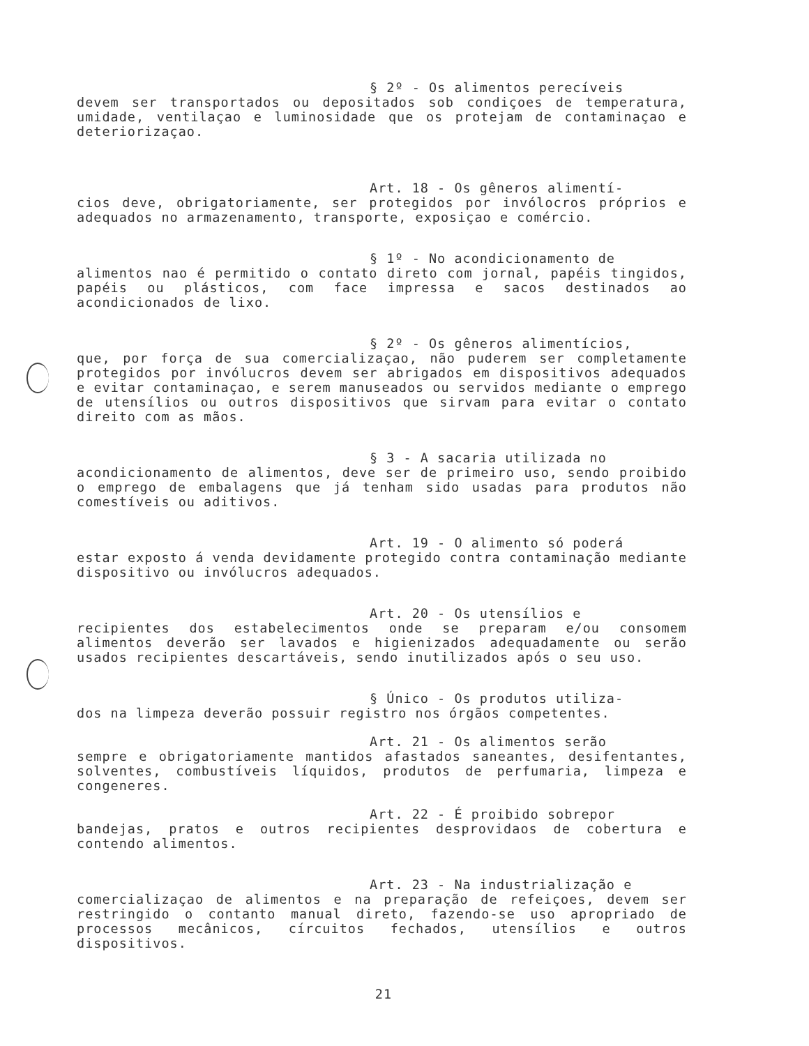§ 2º - Os alimentos perecíveis
devem ser transportados ou depositados sob condiçoes de temperatura, umidade, ventilaçao e luminosidade que os protejam de contaminaçao e deteriorizaçao.
Art. 18 - Os gêneros alimentí-
cios deve, obrigatoriamente, ser protegidos por invólocros próprios e adequados no armazenamento, transporte, exposiçao e comércio.
§ 1º - No acondicionamento de
alimentos nao é permitido o contato direto com jornal, papéis tingidos, papéis ou plásticos, com face impressa e sacos destinados ao acondicionados de lixo.
§ 2º - Os gêneros alimentícios,
que, por força de sua comercializaçao, não puderem ser completamente protegidos por invólucros devem ser abrigados em dispositivos adequados e evitar contaminaçao, e serem manuseados ou servidos mediante o emprego de utensílios ou outros dispositivos que sirvam para evitar o contato direito com as mãos.
§ 3 - A sacaria utilizada no
acondicionamento de alimentos, deve ser de primeiro uso, sendo proibido o emprego de embalagens que já tenham sido usadas para produtos não comestíveis ou aditivos.
Art. 19 - O alimento só poderá
estar exposto á venda devidamente protegido contra contaminação mediante dispositivo ou invólucros adequados.
Art. 20 - Os utensílios e
recipientes dos estabelecimentos onde se preparam e/ou consomem alimentos deverão ser lavados e higienizados adequadamente ou serão usados recipientes descartáveis, sendo inutilizados após o seu uso.
§ Único - Os produtos utiliza-
dos na limpeza deverão possuir registro nos órgãos competentes.
Art. 21 - Os alimentos serão
sempre e obrigatoriamente mantidos afastados saneantes, desifentantes, solventes, combustíveis líquidos, produtos de perfumaria, limpeza e congeneres.
Art. 22 - É proibido sobrepor
bandejas, pratos e outros recipientes desprovidaos de cobertura e contendo alimentos.
Art. 23 - Na industrialização e
comercializaçao de alimentos e na preparação de refeiçoes, devem ser restringido o contanto manual direto, fazendo-se uso apropriado de processos mecânicos, círcuitos fechados, utensílios e outros dispositivos.
21